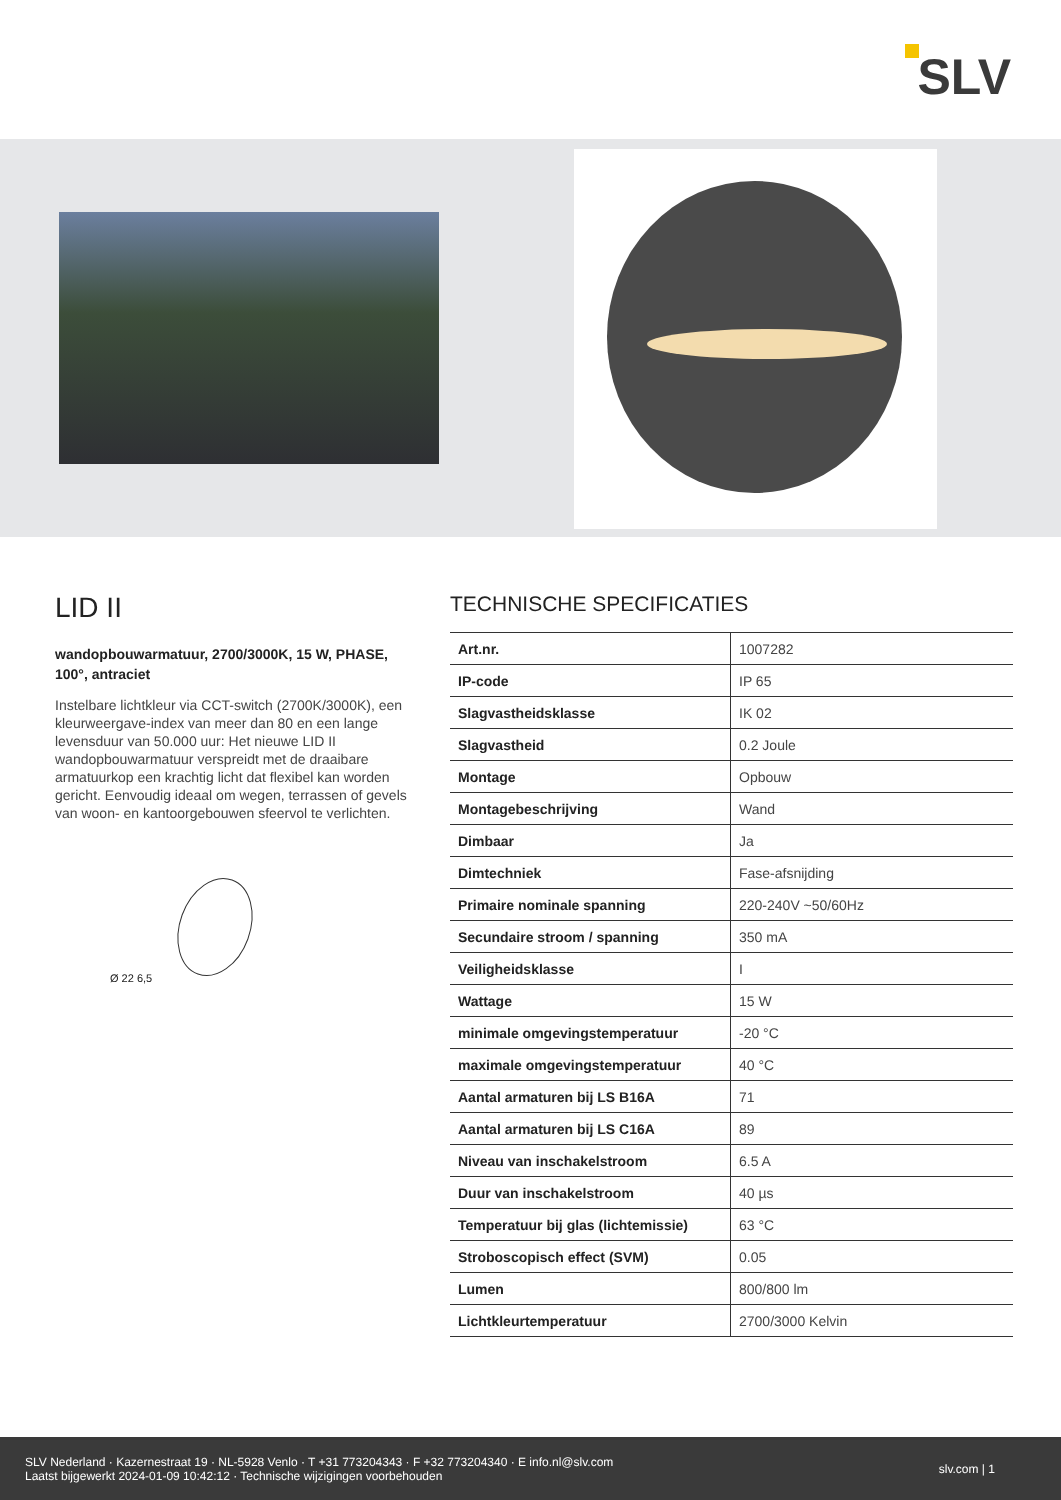SLV
LID II
wandopbouwarmatuur, 2700/3000K, 15 W, PHASE, 100°, antraciet
Instelbare lichtkleur via CCT-switch (2700K/3000K), een kleurweergave-index van meer dan 80 en een lange levensduur van 50.000 uur: Het nieuwe LID II wandopbouwarmatuur verspreidt met de draaibare armatuurkop een krachtig licht dat flexibel kan worden gericht. Eenvoudig ideaal om wegen, terrassen of gevels van woon- en kantoorgebouwen sfeervol te verlichten.
Ø 22 6,5
TECHNISCHE SPECIFICATIES
| Art.nr. | 1007282 |
| IP-code | IP 65 |
| Slagvastheidsklasse | IK 02 |
| Slagvastheid | 0.2 Joule |
| Montage | Opbouw |
| Montagebeschrijving | Wand |
| Dimbaar | Ja |
| Dimtechniek | Fase-afsnijding |
| Primaire nominale spanning | 220-240V ~50/60Hz |
| Secundaire stroom / spanning | 350 mA |
| Veiligheidsklasse | I |
| Wattage | 15 W |
| minimale omgevingstemperatuur | -20 °C |
| maximale omgevingstemperatuur | 40 °C |
| Aantal armaturen bij LS B16A | 71 |
| Aantal armaturen bij LS C16A | 89 |
| Niveau van inschakelstroom | 6.5 A |
| Duur van inschakelstroom | 40 µs |
| Temperatuur bij glas (lichtemissie) | 63 °C |
| Stroboscopisch effect (SVM) | 0.05 |
| Lumen | 800/800 lm |
| Lichtkleurtemperatuur | 2700/3000 Kelvin |
SLV Nederland · Kazernestraat 19 · NL-5928 Venlo · T +31 773204343 · F +32 773204340 · E info.nl@slv.com
Laatst bijgewerkt 2024-01-09 10:42:12 · Technische wijzigingen voorbehouden
slv.com | 1